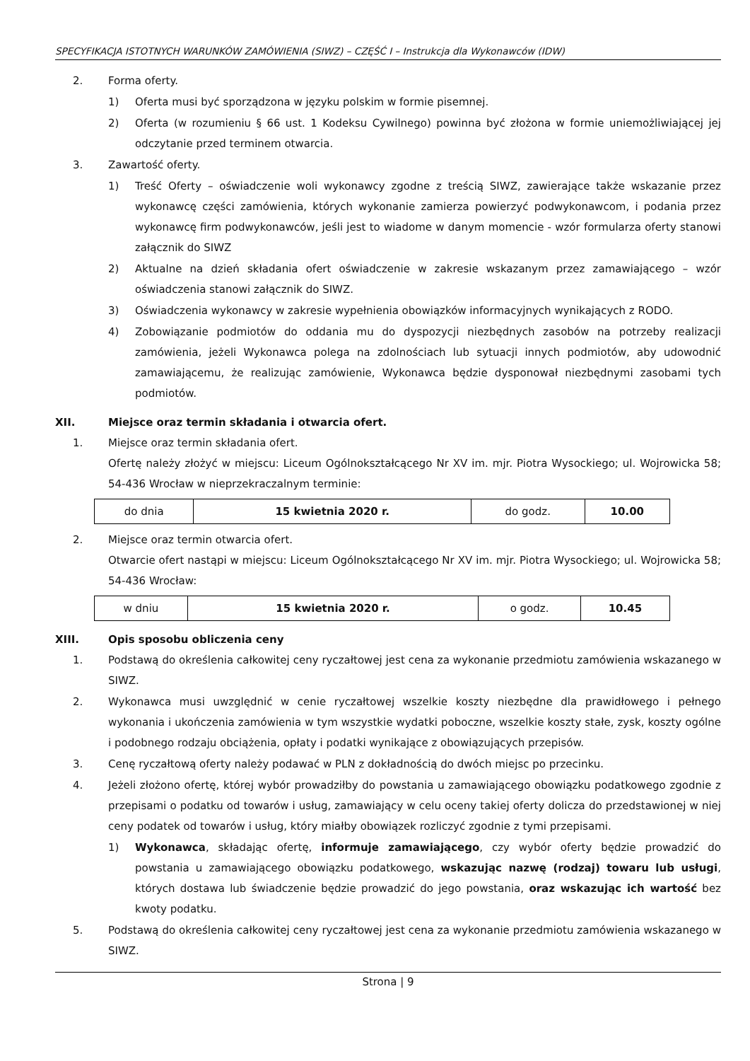SPECYFIKACJA ISTOTNYCH WARUNKÓW ZAMÓWIENIA (SIWZ) – CZĘŚĆ I – Instrukcja dla Wykonawców (IDW)
2. Forma oferty.
1) Oferta musi być sporządzona w języku polskim w formie pisemnej.
2) Oferta (w rozumieniu § 66 ust. 1 Kodeksu Cywilnego) powinna być złożona w formie uniemożliwiającej jej odczytanie przed terminem otwarcia.
3. Zawartość oferty.
1) Treść Oferty – oświadczenie woli wykonawcy zgodne z treścią SIWZ, zawierające także wskazanie przez wykonawcę części zamówienia, których wykonanie zamierza powierzyć podwykonawcom, i podania przez wykonawcę firm podwykonawców, jeśli jest to wiadome w danym momencie - wzór formularza oferty stanowi załącznik do SIWZ
2) Aktualne na dzień składania ofert oświadczenie w zakresie wskazanym przez zamawiającego – wzór oświadczenia stanowi załącznik do SIWZ.
3) Oświadczenia wykonawcy w zakresie wypełnienia obowiązków informacyjnych wynikających z RODO.
4) Zobowiązanie podmiotów do oddania mu do dyspozycji niezbędnych zasobów na potrzeby realizacji zamówienia, jeżeli Wykonawca polega na zdolnościach lub sytuacji innych podmiotów, aby udowodnić zamawiającemu, że realizując zamówienie, Wykonawca będzie dysponował niezbędnymi zasobami tych podmiotów.
XII. Miejsce oraz termin składania i otwarcia ofert.
1. Miejsce oraz termin składania ofert.
Ofertę należy złożyć w miejscu: Liceum Ogólnokształcącego Nr XV im. mjr. Piotra Wysockiego; ul. Wojrowicka 58; 54-436 Wrocław w nieprzekraczalnym terminie:
| do dnia | 15 kwietnia 2020 r. | do godz. | 10.00 |
2. Miejsce oraz termin otwarcia ofert.
Otwarcie ofert nastąpi w miejscu: Liceum Ogólnokształcącego Nr XV im. mjr. Piotra Wysockiego; ul. Wojrowicka 58; 54-436 Wrocław:
| w dniu | 15 kwietnia 2020 r. | o godz. | 10.45 |
XIII. Opis sposobu obliczenia ceny
1. Podstawą do określenia całkowitej ceny ryczałtowej jest cena za wykonanie przedmiotu zamówienia wskazanego w SIWZ.
2. Wykonawca musi uwzględnić w cenie ryczałtowej wszelkie koszty niezbędne dla prawidłowego i pełnego wykonania i ukończenia zamówienia w tym wszystkie wydatki poboczne, wszelkie koszty stałe, zysk, koszty ogólne i podobnego rodzaju obciążenia, opłaty i podatki wynikające z obowiązujących przepisów.
3. Cenę ryczałtową oferty należy podawać w PLN z dokładnością do dwóch miejsc po przecinku.
4. Jeżeli złożono ofertę, której wybór prowadziłby do powstania u zamawiającego obowiązku podatkowego zgodnie z przepisami o podatku od towarów i usług, zamawiający w celu oceny takiej oferty dolicza do przedstawionej w niej ceny podatek od towarów i usług, który miałby obowiązek rozliczyć zgodnie z tymi przepisami.
1) Wykonawca, składając ofertę, informuje zamawiającego, czy wybór oferty będzie prowadzić do powstania u zamawiającego obowiązku podatkowego, wskazując nazwę (rodzaj) towaru lub usługi, których dostawa lub świadczenie będzie prowadzić do jego powstania, oraz wskazując ich wartość bez kwoty podatku.
5. Podstawą do określenia całkowitej ceny ryczałtowej jest cena za wykonanie przedmiotu zamówienia wskazanego w SIWZ.
Strona | 9